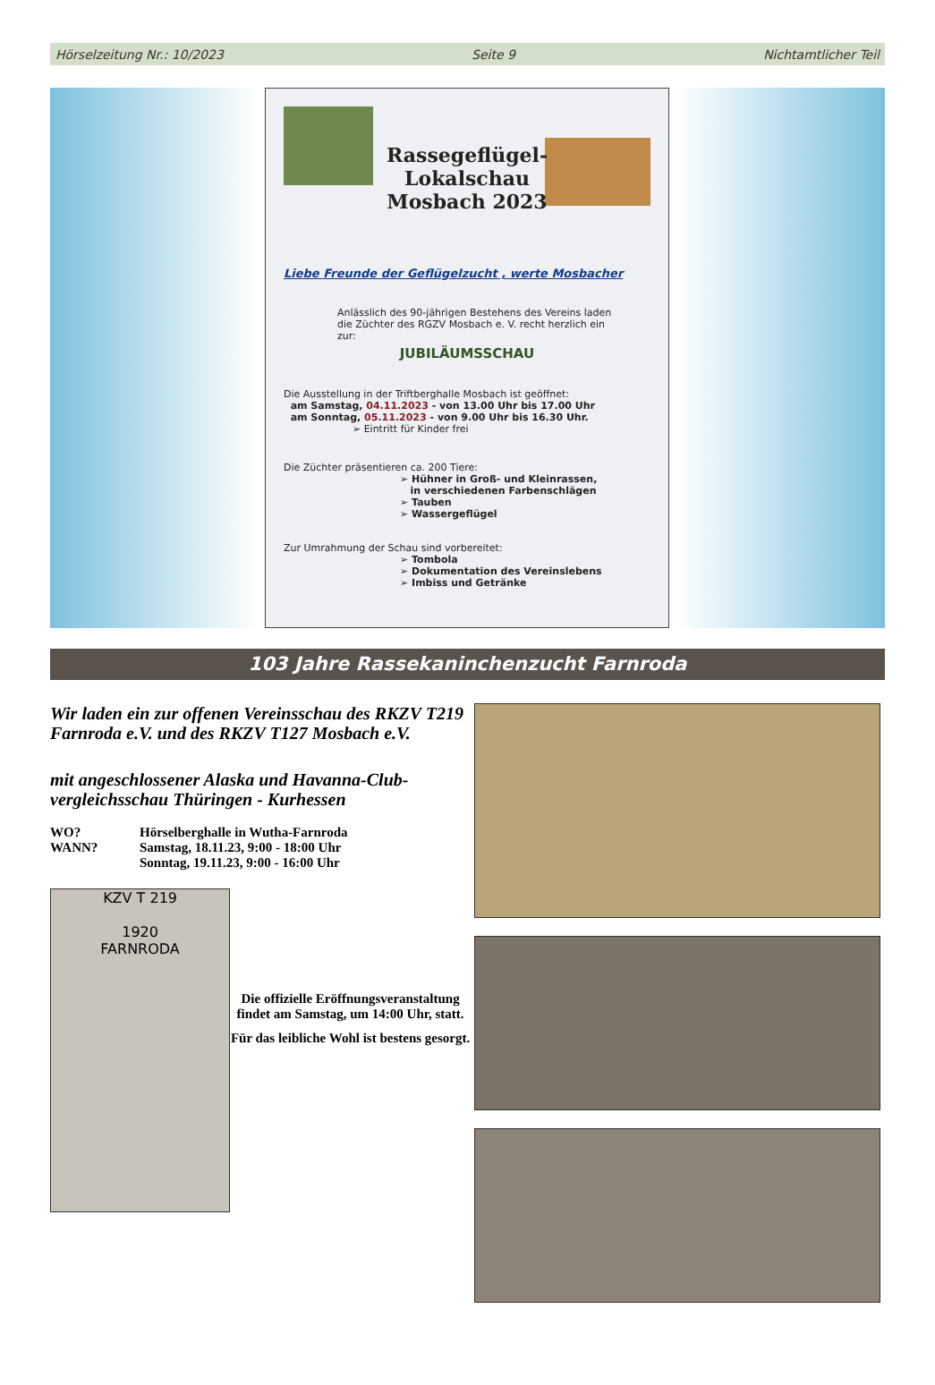Hörselzeitung Nr.: 10/2023 Seite 9 Nichtamtlicher Teil
Rassegeflügel-
Lokalschau
Mosbach 2023
Liebe Freunde der Geflügelzucht , werte Mosbacher
Anlässlich des 90-jährigen Bestehens des Vereins laden die Züchter des RGZV Mosbach e. V. recht herzlich ein zur:
JUBILÄUMSSCHAU
Die Ausstellung in der Triftberghalle Mosbach ist geöffnet:
am Samstag, 04.11.2023 - von 13.00 Uhr bis 17.00 Uhr
am Sonntag, 05.11.2023 - von 9.00 Uhr bis 16.30 Uhr.
➢ Eintritt für Kinder frei
Die Züchter präsentieren ca. 200 Tiere:
➢ Hühner in Groß- und Kleinrassen,
in verschiedenen Farbenschlägen
➢ Tauben
➢ Wassergeflügel
Zur Umrahmung der Schau sind vorbereitet:
➢ Tombola
➢ Dokumentation des Vereinslebens
➢ Imbiss und Getränke
103 Jahre Rassekaninchenzucht Farnroda
Wir laden ein zur offenen Vereinsschau des RKZV T219 Farnroda e.V. und des RKZV T127 Mosbach e.V.
mit angeschlossener Alaska und Havanna-Club-vergleichsschau Thüringen - Kurhessen
| WO? | Hörselberghalle in Wutha-Farnroda |
| WANN? | Samstag, 18.11.23, 9:00 - 18:00 Uhr |
| | Sonntag, 19.11.23, 9:00 - 16:00 Uhr |
KZV T 219
1920
FARNRODA
Die offizielle Eröffnungsveranstaltung findet am Samstag, um 14:00 Uhr, statt.
Für das leibliche Wohl ist bestens gesorgt.